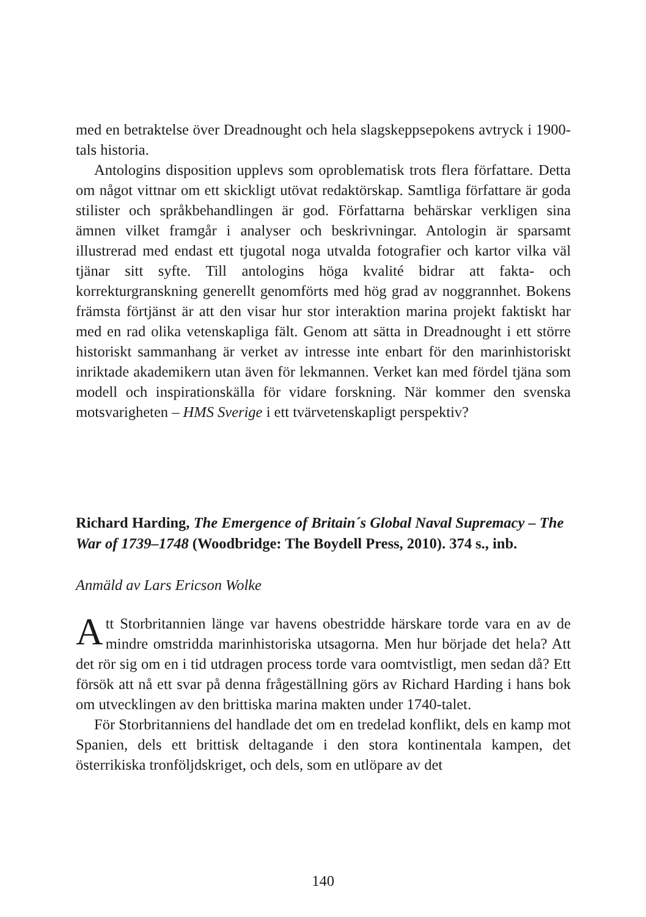med en betraktelse över Dreadnought och hela slagskeppsepokens avtryck i 1900-tals historia.
Antologins disposition upplevs som oproblematisk trots flera författare. Detta om något vittnar om ett skickligt utövat redaktörskap. Samtliga författare är goda stilister och språkbehandlingen är god. Författarna behärskar verkligen sina ämnen vilket framgår i analyser och beskrivningar. Antologin är sparsamt illustrerad med endast ett tjugotal noga utvalda fotografier och kartor vilka väl tjänar sitt syfte. Till antologins höga kvalité bidrar att fakta- och korrekturgranskning generellt genomförts med hög grad av noggrannhet. Bokens främsta förtjänst är att den visar hur stor interaktion marina projekt faktiskt har med en rad olika vetenskapliga fält. Genom att sätta in Dreadnought i ett större historiskt sammanhang är verket av intresse inte enbart för den marinhistoriskt inriktade akademikern utan även för lekmannen. Verket kan med fördel tjäna som modell och inspirationskälla för vidare forskning. När kommer den svenska motsvarigheten – HMS Sverige i ett tvärvetenskapligt perspektiv?
Richard Harding, The Emergence of Britain´s Global Naval Supremacy – The War of 1739–1748 (Woodbridge: The Boydell Press, 2010). 374 s., inb.
Anmäld av Lars Ericson Wolke
Att Storbritannien länge var havens obestridde härskare torde vara en av de mindre omstridda marinhistoriska utsagorna. Men hur började det hela? Att det rör sig om en i tid utdragen process torde vara oomtvistligt, men sedan då? Ett försök att nå ett svar på denna frågeställning görs av Richard Harding i hans bok om utvecklingen av den brittiska marina makten under 1740-talet.
För Storbritanniens del handlade det om en tredelad konflikt, dels en kamp mot Spanien, dels ett brittisk deltagande i den stora kontinentala kampen, det österrikiska tronföljdskriget, och dels, som en utlöpare av det
140